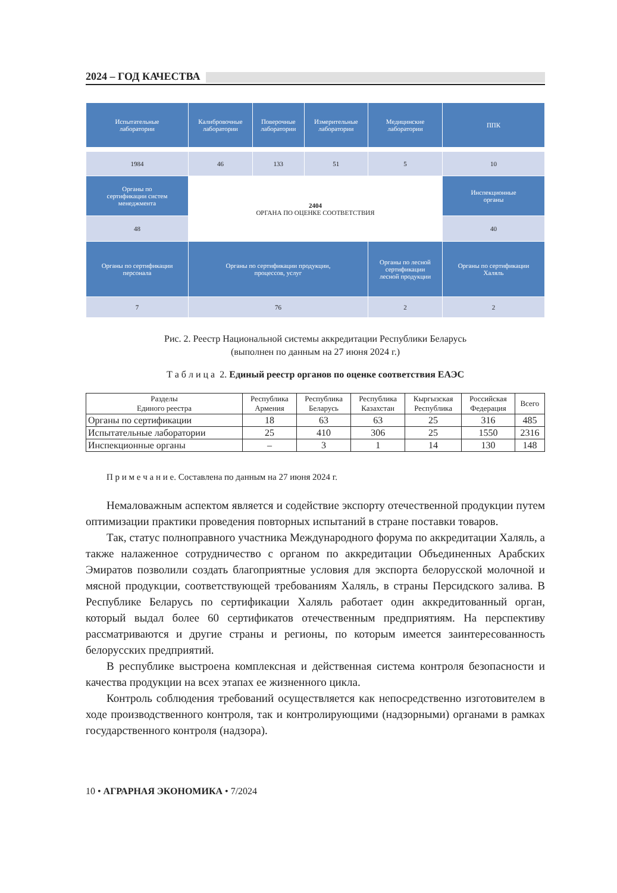2024 – ГОД КАЧЕСТВА
| Испытательные лаборатории | Калибровочные лаборатории | Поверочные лаборатории | Измерительные лаборатории | Медицинские лаборатории | ППК |
| 1984 | 46 | 133 | 51 | 5 | 10 |
| Органы по сертификации систем менеджмента | 2404 ОРГАНА ПО ОЦЕНКЕ СООТВЕТСТВИЯ | | | | Инспекционные органы |
| 48 | | | | | 40 |
| Органы по сертификации персонала | Органы по сертификации продукции, процессов, услуг | | | Органы по лесной сертификации лесной продукции | Органы по сертификации Халяль |
| 7 | 76 | | | 2 | 2 |
Рис. 2. Реестр Национальной системы аккредитации Республики Беларусь
(выполнен по данным на 27 июня 2024 г.)
Т а б л и ц а 2. Единый реестр органов по оценке соответствия ЕАЭС
| Разделы Единого реестра | Республика Армения | Республика Беларусь | Республика Казахстан | Кыргызская Республика | Российская Федерация | Всего |
| --- | --- | --- | --- | --- | --- | --- |
| Органы по сертификации | 18 | 63 | 63 | 25 | 316 | 485 |
| Испытательные лаборатории | 25 | 410 | 306 | 25 | 1550 | 2316 |
| Инспекционные органы | – | 3 | 1 | 14 | 130 | 148 |
П р и м е ч а н и е. Составлена по данным на 27 июня 2024 г.
Немаловажным аспектом является и содействие экспорту отечественной продукции путем оптимизации практики проведения повторных испытаний в стране поставки товаров.
Так, статус полноправного участника Международного форума по аккредитации Халяль, а также налаженное сотрудничество с органом по аккредитации Объединенных Арабских Эмиратов позволили создать благоприятные условия для экспорта белорусской молочной и мясной продукции, соответствующей требованиям Халяль, в страны Персидского залива. В Республике Беларусь по сертификации Халяль работает один аккредитованный орган, который выдал более 60 сертификатов отечественным предприятиям. На перспективу рассматриваются и другие страны и регионы, по которым имеется заинтересованность белорусских предприятий.
В республике выстроена комплексная и действенная система контроля безопасности и качества продукции на всех этапах ее жизненного цикла.
Контроль соблюдения требований осуществляется как непосредственно изготовителем в ходе производственного контроля, так и контролирующими (надзорными) органами в рамках государственного контроля (надзора).
10 • АГРАРНАЯ ЭКОНОМИКА • 7/2024